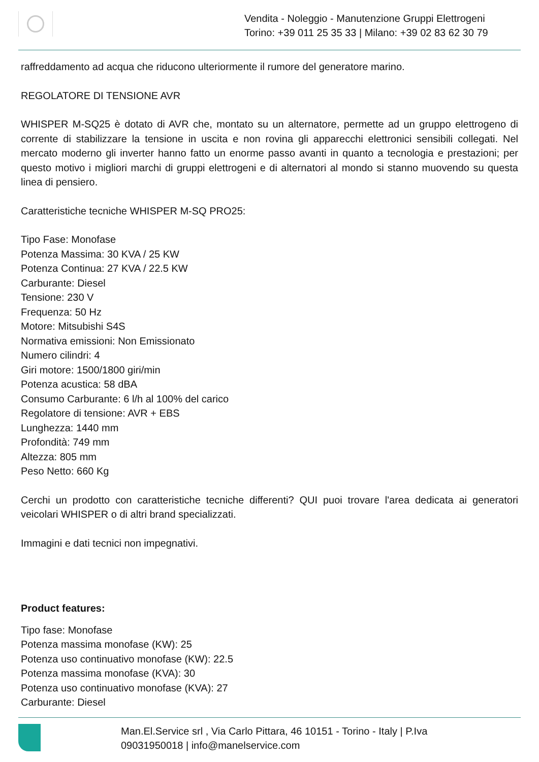Vendita - Noleggio - Manutenzione Gruppi Elettrogeni
Torino: +39 011 25 35 33 | Milano: +39 02 83 62 30 79
raffreddamento ad acqua che riducono ulteriormente il rumore del generatore marino.
REGOLATORE DI TENSIONE AVR
WHISPER M-SQ25 è dotato di AVR che, montato su un alternatore, permette ad un gruppo elettrogeno di corrente di stabilizzare la tensione in uscita e non rovina gli apparecchi elettronici sensibili collegati. Nel mercato moderno gli inverter hanno fatto un enorme passo avanti in quanto a tecnologia e prestazioni; per questo motivo i migliori marchi di gruppi elettrogeni e di alternatori al mondo si stanno muovendo su questa linea di pensiero.
Caratteristiche tecniche WHISPER M-SQ PRO25:
Tipo Fase: Monofase
Potenza Massima: 30 KVA / 25 KW
Potenza Continua: 27 KVA / 22.5 KW
Carburante: Diesel
Tensione: 230 V
Frequenza: 50 Hz
Motore: Mitsubishi S4S
Normativa emissioni: Non Emissionato
Numero cilindri: 4
Giri motore: 1500/1800 giri/min
Potenza acustica: 58 dBA
Consumo Carburante: 6 l/h al 100% del carico
Regolatore di tensione: AVR + EBS
Lunghezza: 1440 mm
Profondità: 749 mm
Altezza: 805 mm
Peso Netto: 660 Kg
Cerchi un prodotto con caratteristiche tecniche differenti? QUI puoi trovare l'area dedicata ai generatori veicolari WHISPER o di altri brand specializzati.
Immagini e dati tecnici non impegnativi.
Product features:
Tipo fase: Monofase
Potenza massima monofase (KW): 25
Potenza uso continuativo monofase (KW): 22.5
Potenza massima monofase (KVA): 30
Potenza uso continuativo monofase (KVA): 27
Carburante: Diesel
Man.El.Service srl , Via Carlo Pittara, 46 10151 - Torino - Italy | P.Iva
09031950018 | info@manelservice.com